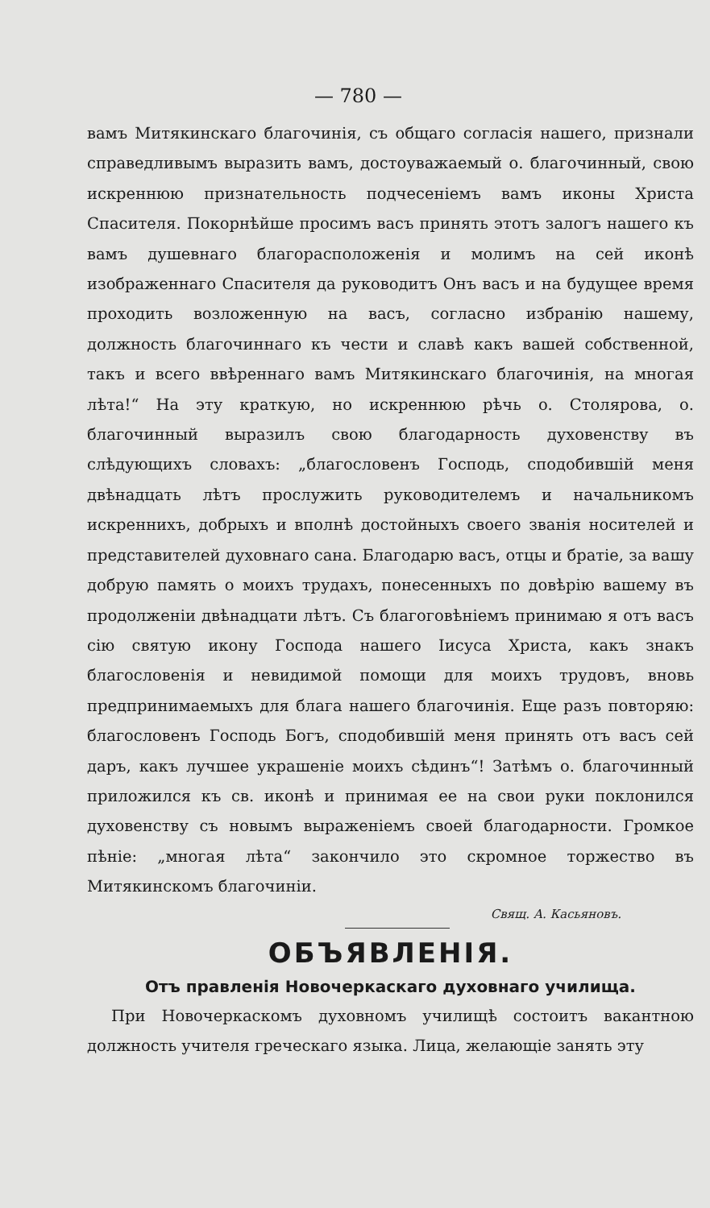— 780 —
вамъ Митякинскаго благочинія, съ общаго согласія нашего, признали справедливымъ выразить вамъ, достоуважаемый о. благочинный, свою искреннюю признательность подчесеніемъ вамъ иконы Христа Спасителя. Покорнѣйше просимъ васъ принять этотъ залогъ нашего къ вамъ душевнаго благорасположенія и молимъ на сей иконѣ изображеннаго Спасителя да руководитъ Онъ васъ и на будущее время проходить возложенную на васъ, согласно избранію нашему, должность благочиннаго къ чести и славѣ какъ вашей собственной, такъ и всего ввѣреннаго вамъ Митякинскаго благочинія, на многая лѣта!“ На эту краткую, но искреннюю рѣчь о. Столярова, о. благочинный выразилъ свою благодарность духовенству въ слѣдующихъ словахъ: „благословенъ Господь, сподобившій меня двѣнадцать лѣтъ прослужить руководителемъ и начальникомъ искреннихъ, добрыхъ и вполнѣ достойныхъ своего званія носителей и представителей духовнаго сана. Благодарю васъ, отцы и братіе, за вашу добрую память о моихъ трудахъ, понесенныхъ по довѣрію вашему въ продолженіи двѣнадцати лѣтъ. Съ благоговѣніемъ принимаю я отъ васъ сію святую икону Господа нашего Іисуса Христа, какъ знакъ благословенія и невидимой помощи для моихъ трудовъ, вновь предпринимаемыхъ для блага нашего благочинія. Еще разъ повторяю: благословенъ Господь Богъ, сподобившій меня принять отъ васъ сей даръ, какъ лучшее украшеніе моихъ сѣдинъ“! Затѣмъ о. благочинный приложился къ св. иконѣ и принимая ее на свои руки поклонился духовенству съ новымъ выраженіемъ своей благодарности. Громкое пѣніе: „многая лѣта“ закончило это скромное торжество въ Митякинскомъ благочиніи.
Свящ. А. Касьяновъ.
ОБЪЯВЛЕНІЯ.
Отъ правленія Новочеркаскаго духовнаго училища.
При Новочеркаскомъ духовномъ училищѣ состоитъ вакантною должность учителя греческаго языка. Лица, желающіе занять эту